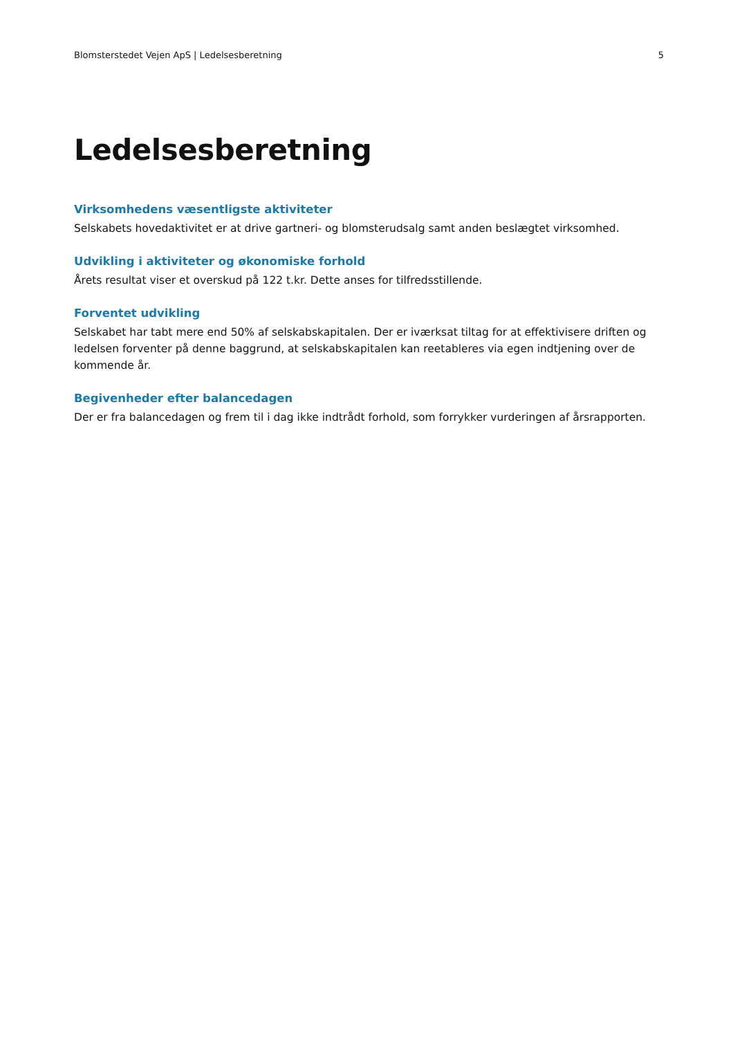Blomsterstedet Vejen ApS | Ledelsesberetning 5
Ledelsesberetning
Virksomhedens væsentligste aktiviteter
Selskabets hovedaktivitet er at drive gartneri- og blomsterudsalg samt anden beslægtet virksomhed.
Udvikling i aktiviteter og økonomiske forhold
Årets resultat viser et overskud på 122 t.kr. Dette anses for tilfredsstillende.
Forventet udvikling
Selskabet har tabt mere end 50% af selskabskapitalen. Der er iværksat tiltag for at effektivisere driften og ledelsen forventer på denne baggrund, at selskabskapitalen kan reetableres via egen indtjening over de kommende år.
Begivenheder efter balancedagen
Der er fra balancedagen og frem til i dag ikke indtrådt forhold, som forrykker vurderingen af årsrapporten.